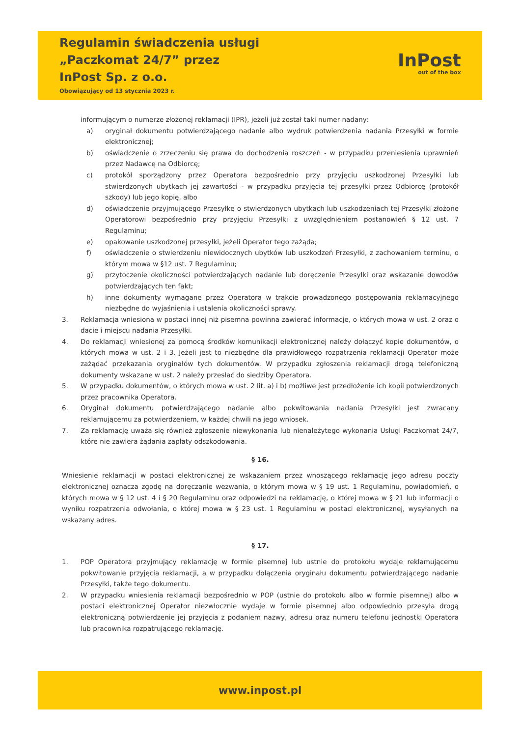Regulamin świadczenia usługi
„Paczkomat 24/7” przez
InPost Sp. z o.o.
Obowiązujący od 13 stycznia 2023 r.
InPost
out of the box
informującym o numerze złożonej reklamacji (IPR), jeżeli już został taki numer nadany:
a) oryginał dokumentu potwierdzającego nadanie albo wydruk potwierdzenia nadania Przesyłki w formie elektronicznej;
b) oświadczenie o zrzeczeniu się prawa do dochodzenia roszczeń - w przypadku przeniesienia uprawnień przez Nadawcę na Odbiorcę;
c) protokół sporządzony przez Operatora bezpośrednio przy przyjęciu uszkodzonej Przesyłki lub stwierdzonych ubytkach jej zawartości - w przypadku przyjęcia tej przesyłki przez Odbiorcę (protokół szkody) lub jego kopię, albo
d) oświadczenie przyjmującego Przesyłkę o stwierdzonych ubytkach lub uszkodzeniach tej Przesyłki złożone Operatorowi bezpośrednio przy przyjęciu Przesyłki z uwzględnieniem postanowień § 12 ust. 7 Regulaminu;
e) opakowanie uszkodzonej przesyłki, jeżeli Operator tego zażąda;
f) oświadczenie o stwierdzeniu niewidocznych ubytków lub uszkodzeń Przesyłki, z zachowaniem terminu, o którym mowa w §12 ust. 7 Regulaminu;
g) przytoczenie okoliczności potwierdzających nadanie lub doręczenie Przesyłki oraz wskazanie dowodów potwierdzających ten fakt;
h) inne dokumenty wymagane przez Operatora w trakcie prowadzonego postępowania reklamacyjnego niezbędne do wyjaśnienia i ustalenia okoliczności sprawy.
3. Reklamacja wniesiona w postaci innej niż pisemna powinna zawierać informacje, o których mowa w ust. 2 oraz o dacie i miejscu nadania Przesyłki.
4. Do reklamacji wniesionej za pomocą środków komunikacji elektronicznej należy dołączyć kopie dokumentów, o których mowa w ust. 2 i 3. Jeżeli jest to niezbędne dla prawidłowego rozpatrzenia reklamacji Operator może zażądać przekazania oryginałów tych dokumentów. W przypadku zgłoszenia reklamacji drogą telefoniczną dokumenty wskazane w ust. 2 należy przesłać do siedziby Operatora.
5. W przypadku dokumentów, o których mowa w ust. 2 lit. a) i b) możliwe jest przedłożenie ich kopii potwierdzonych przez pracownika Operatora.
6. Oryginał dokumentu potwierdzającego nadanie albo pokwitowania nadania Przesyłki jest zwracany reklamującemu za potwierdzeniem, w każdej chwili na jego wniosek.
7. Za reklamację uważa się również zgłoszenie niewykonania lub nienależytego wykonania Usługi Paczkomat 24/7, które nie zawiera żądania zapłaty odszkodowania.
§ 16.
Wniesienie reklamacji w postaci elektronicznej ze wskazaniem przez wnoszącego reklamację jego adresu poczty elektronicznej oznacza zgodę na doręczanie wezwania, o którym mowa w § 19 ust. 1 Regulaminu, powiadomień, o których mowa w § 12 ust. 4 i § 20 Regulaminu oraz odpowiedzi na reklamację, o której mowa w § 21 lub informacji o wyniku rozpatrzenia odwołania, o której mowa w § 23 ust. 1 Regulaminu w postaci elektronicznej, wysyłanych na wskazany adres.
§ 17.
1. POP Operatora przyjmujący reklamację w formie pisemnej lub ustnie do protokołu wydaje reklamującemu pokwitowanie przyjęcia reklamacji, a w przypadku dołączenia oryginału dokumentu potwierdzającego nadanie Przesyłki, także tego dokumentu.
2. W przypadku wniesienia reklamacji bezpośrednio w POP (ustnie do protokołu albo w formie pisemnej) albo w postaci elektronicznej Operator niezwłocznie wydaje w formie pisemnej albo odpowiednio przesyła drogą elektroniczną potwierdzenie jej przyjęcia z podaniem nazwy, adresu oraz numeru telefonu jednostki Operatora lub pracownika rozpatrującego reklamację.
www.inpost.pl